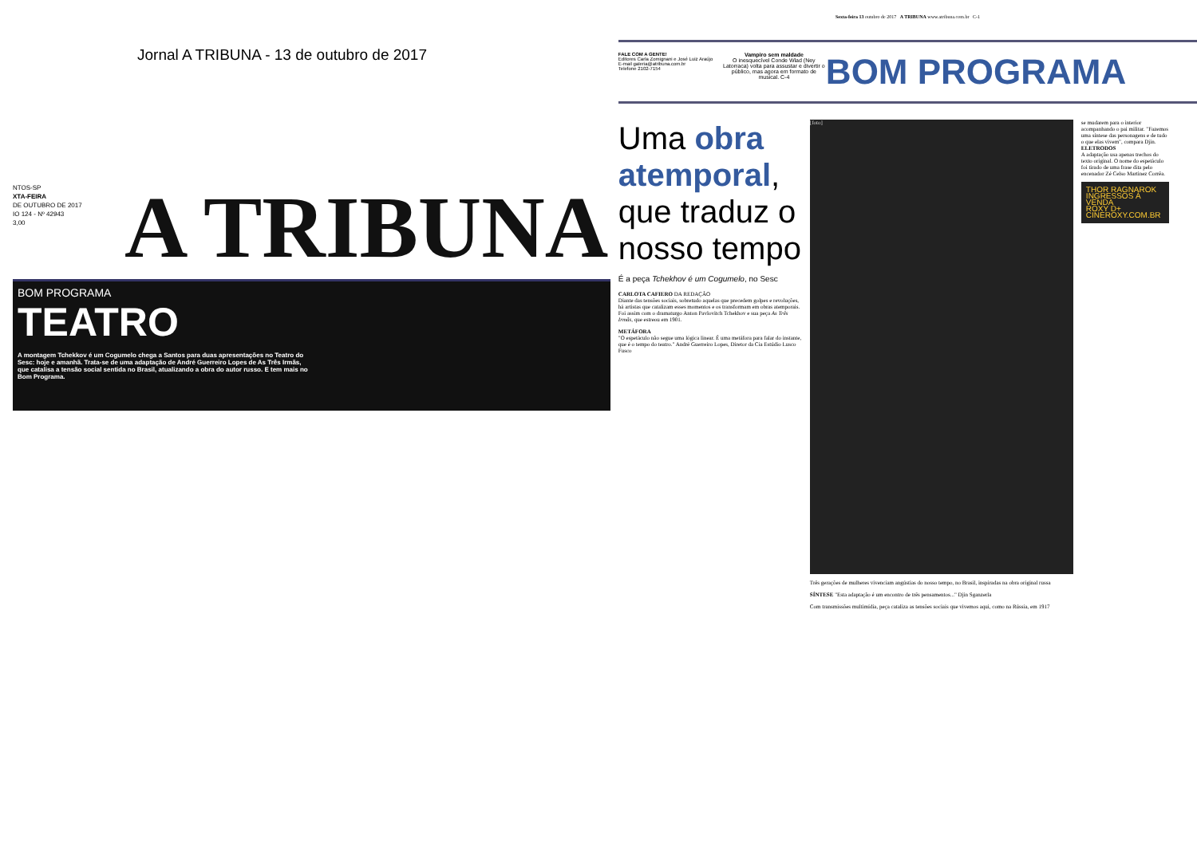Jornal A TRIBUNA - 13 de outubro de 2017
NTOS-SP
XTA-FEIRA
DE OUTUBRO DE 2017
IO 124 - Nº 42943
3,00
A TRIBUNA
BOM PROGRAMA
TEATRO
A montagem Tchekkov é um Cogumelo chega a Santos para duas apresentações no Teatro do Sesc: hoje e amanhã. Trata-se de uma adaptação de André Guerreiro Lopes de As Três Irmãs, que catalisa a tensão social sentida no Brasil, atualizando a obra do autor russo. E tem mais no Bom Programa.
Sexta-feira 13 outubro de 2017 A TRIBUNA www.atribuna.com.br C-1
FALE COM A GENTE!
Editores Carla Zomignani e José Luiz Araújo
E-mail galeria@atribuna.com.br
Telefone 2102-7154
Vampiro sem maldade
O inesquecível Conde Wlad (Ney Latorraca) volta para assustar e divertir o público, mas agora em formato de musical. C-4
BOM PROGRAMA
Uma obra atemporal, que traduz o nosso tempo
É a peça Tchekhov é um Cogumelo, no Sesc
CARLOTA CAFIERO DA REDAÇÃO
Diante das tensões sociais, sobretudo aquelas que precedem golpes e revoluções, há artistas que catalizam esses momentos e os transformam em obras atemporais. Foi assim com o dramaturgo Anton Pavlovitch Tchekhov e sua peça As Três Irmãs, que estreou em 1901.
METÁFORA
"O espetáculo não segue uma lógica linear. É uma metáfora para falar do instante, que é o tempo do teatro." André Guerreiro Lopes, Diretor da Cia Estúdio Lusco Fusco
[foto]
Três gerações de mulheres vivenciam angústias do nosso tempo, no Brasil, inspiradas na obra original russa
SÍNTESE "Esta adaptação é um encontro de três pensamentos..." Djin Sganzerla
Com transmissões multimídia, peça cataliza as tensões sociais que vivemos aqui, como na Rússia, em 1917
se mudarem para o interior acompanhando o pai militar. "Fazemos uma síntese das personagens e de tudo o que elas vivem", compara Djin.
ELETRODOS
A adaptação usa apenas trechos do texto original. O nome do espetáculo foi tirado de uma frase dita pelo encenador Zé Celso Martinez Corrêa.
THOR RAGNAROK
INGRESSOS À VENDA
ROXY D+ CINEROXY.COM.BR